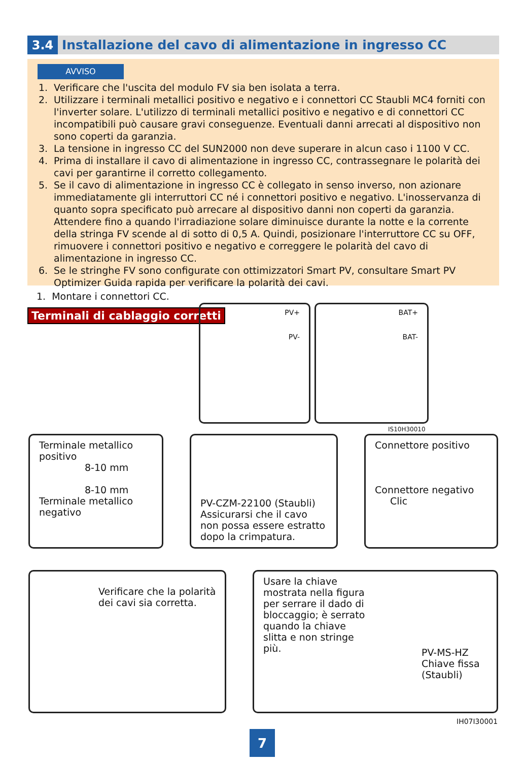3.4
Installazione del cavo di alimentazione in ingresso CC
AVVISO
1. Verificare che l'uscita del modulo FV sia ben isolata a terra.
2. Utilizzare i terminali metallici positivo e negativo e i connettori CC Staubli MC4 forniti con l'inverter solare. L'utilizzo di terminali metallici positivo e negativo e di connettori CC incompatibili può causare gravi conseguenze. Eventuali danni arrecati al dispositivo non sono coperti da garanzia.
3. La tensione in ingresso CC del SUN2000 non deve superare in alcun caso i 1100 V CC.
4. Prima di installare il cavo di alimentazione in ingresso CC, contrassegnare le polarità dei cavi per garantirne il corretto collegamento.
5. Se il cavo di alimentazione in ingresso CC è collegato in senso inverso, non azionare immediatamente gli interruttori CC né i connettori positivo e negativo. L'inosservanza di quanto sopra specificato può arrecare al dispositivo danni non coperti da garanzia. Attendere fino a quando l'irradiazione solare diminuisce durante la notte e la corrente della stringa FV scende al di sotto di 0,5 A. Quindi, posizionare l'interruttore CC su OFF, rimuovere i connettori positivo e negativo e correggere le polarità del cavo di alimentazione in ingresso CC.
6. Se le stringhe FV sono configurate con ottimizzatori Smart PV, consultare Smart PV Optimizer Guida rapida per verificare la polarità dei cavi.
1. Montare i connettori CC.
Terminali di cablaggio corretti
PV+
PV-
BAT+
BAT-
IS10H30010
Terminale metallico positivo
8-10 mm
8-10 mm
Terminale metallico negativo
PV-CZM-22100 (Staubli)
Assicurarsi che il cavo non possa essere estratto dopo la crimpatura.
Connettore positivo
Connettore negativo Clic
Verificare che la polarità dei cavi sia corretta.
Usare la chiave mostrata nella figura per serrare il dado di bloccaggio; è serrato quando la chiave slitta e non stringe più.
PV-MS-HZ Chiave fissa (Staubli)
IH07I30001
7